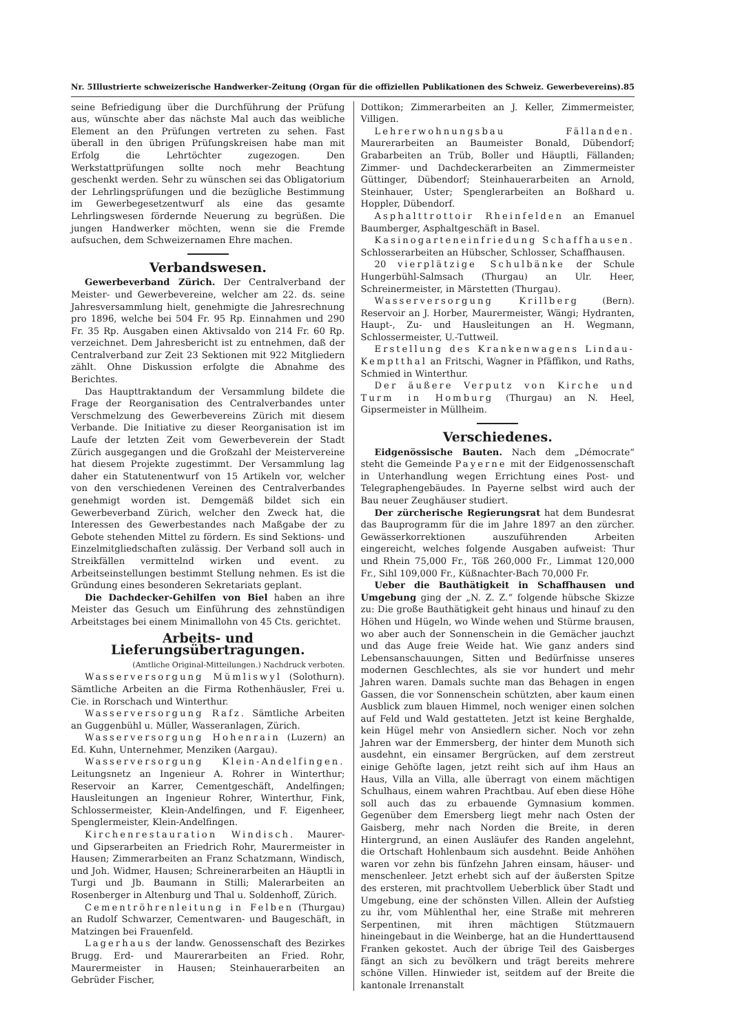Nr. 5 Illustrierte schweizerische Handwerker-Zeitung (Organ für die offiziellen Publikationen des Schweiz. Gewerbevereins). 85
seine Befriedigung über die Durchführung der Prüfung aus, wünschte aber das nächste Mal auch das weibliche Element an den Prüfungen vertreten zu sehen. Fast überall in den übrigen Prüfungskreisen habe man mit Erfolg die Lehrtöchter zugezogen. Den Werkstattprüfungen sollte noch mehr Beachtung geschenkt werden. Sehr zu wünschen sei das Obligatorium der Lehrlingsprüfungen und die bezügliche Bestimmung im Gewerbegesetzentwurf als eine das gesamte Lehrlingswesen fördernde Neuerung zu begrüßen. Die jungen Handwerker möchten, wenn sie die Fremde aufsuchen, dem Schweizernamen Ehre machen.
Verbandswesen.
Gewerbeverband Zürich. Der Centralverband der Meister- und Gewerbevereine, welcher am 22. ds. seine Jahresversammlung hielt, genehmigte die Jahresrechnung pro 1896, welche bei 504 Fr. 95 Rp. Einnahmen und 290 Fr. 35 Rp. Ausgaben einen Aktivsaldo von 214 Fr. 60 Rp. verzeichnet. Dem Jahresbericht ist zu entnehmen, daß der Centralverband zur Zeit 23 Sektionen mit 922 Mitgliedern zählt. Ohne Diskussion erfolgte die Abnahme des Berichtes.
Das Haupttraktandum der Versammlung bildete die Frage der Reorganisation des Centralverbandes unter Verschmelzung des Gewerbevereins Zürich mit diesem Verbande. Die Initiative zu dieser Reorganisation ist im Laufe der letzten Zeit vom Gewerbeverein der Stadt Zürich ausgegangen und die Großzahl der Meistervereine hat diesem Projekte zugestimmt. Der Versammlung lag daher ein Statutenentwurf von 15 Artikeln vor, welcher von den verschiedenen Vereinen des Centralverbandes genehmigt worden ist. Demgemäß bildet sich ein Gewerbeverband Zürich, welcher den Zweck hat, die Interessen des Gewerbestandes nach Maßgabe der zu Gebote stehenden Mittel zu fördern. Es sind Sektions- und Einzelmitgliedschaften zulässig. Der Verband soll auch in Streikfällen vermittelnd wirken und event. zu Arbeitseinstellungen bestimmt Stellung nehmen. Es ist die Gründung eines besonderen Sekretariats geplant.
Die Dachdecker-Gehilfen von Biel haben an ihre Meister das Gesuch um Einführung des zehnstündigen Arbeitstages bei einem Minimallohn von 45 Cts. gerichtet.
Arbeits- und Lieferungsübertragungen.
(Amtliche Original-Mitteilungen.) Nachdruck verboten.
Wasserversorgung Mümliswyl (Solothurn). Sämtliche Arbeiten an die Firma Rothenhäusler, Frei u. Cie. in Rorschach und Winterthur.
Wasserversorgung Rafz. Sämtliche Arbeiten an Guggenbühl u. Müller, Wasseranlagen, Zürich.
Wasserversorgung Hohenrain (Luzern) an Ed. Kuhn, Unternehmer, Menziken (Aargau).
Wasserversorgung Klein-Andelfingen. Leitungsnetz an Ingenieur A. Rohrer in Winterthur; Reservoir an Karrer, Cementgeschäft, Andelfingen; Hausleitungen an Ingenieur Rohrer, Winterthur, Fink, Schlossermeister, Klein-Andelfingen, und F. Eigenheer, Spenglermeister, Klein-Andelfingen.
Kirchenrestauration Windisch. Maurer- und Gipserarbeiten an Friedrich Rohr, Maurermeister in Hausen; Zimmerarbeiten an Franz Schatzmann, Windisch, und Joh. Widmer, Hausen; Schreinerarbeiten an Häuptli in Turgi und Jb. Baumann in Stilli; Malerarbeiten an Rosenberger in Altenburg und Thal u. Soldenhoff, Zürich.
Cementröhrenleitung in Felben (Thurgau) an Rudolf Schwarzer, Cementwaren- und Baugeschäft, in Matzingen bei Frauenfeld.
Lagerhaus der landw. Genossenschaft des Bezirkes Brugg. Erd- und Maurerarbeiten an Fried. Rohr, Maurermeister in Hausen; Steinhauerarbeiten an Gebrüder Fischer,
Dottikon; Zimmerarbeiten an J. Keller, Zimmermeister, Villigen.
Lehrerwohnungsbau Fällanden. Maurerarbeiten an Baumeister Bonald, Dübendorf; Grabarbeiten an Trüb, Boller und Häuptli, Fällanden; Zimmer- und Dachdeckerarbeiten an Zimmermeister Güttinger, Dübendorf; Steinhauerarbeiten an Arnold, Steinhauer, Uster; Spenglerarbeiten an Boßhard u. Hoppler, Dübendorf.
Asphalttrottoir Rheinfelden an Emanuel Baumberger, Asphaltgeschäft in Basel.
Kasinogarteneinfriedung Schaffhausen. Schlosserarbeiten an Hübscher, Schlosser, Schaffhausen.
20 vierplätzige Schulbänke der Schule Hungerbühl-Salmsach (Thurgau) an Ulr. Heer, Schreinermeister, in Märstetten (Thurgau).
Wasserversorgung Krillberg (Bern). Reservoir an J. Horber, Maurermeister, Wängi; Hydranten, Haupt-, Zu- und Hausleitungen an H. Wegmann, Schlossermeister, U.-Tuttweil.
Erstellung des Krankenwagens Lindau-Kemptthal an Fritschi, Wagner in Pfäffikon, und Raths, Schmied in Winterthur.
Der äußere Verputz von Kirche und Turm in Homburg (Thurgau) an N. Heel, Gipsermeister in Müllheim.
Verschiedenes.
Eidgenössische Bauten. Nach dem „Démocrate“ steht die Gemeinde Payerne mit der Eidgenossenschaft in Unterhandlung wegen Errichtung eines Post- und Telegraphengebäudes. In Payerne selbst wird auch der Bau neuer Zeughäuser studiert.
Der zürcherische Regierungsrat hat dem Bundesrat das Bauprogramm für die im Jahre 1897 an den zürcher. Gewässerkorrektionen auszuführenden Arbeiten eingereicht, welches folgende Ausgaben aufweist: Thur und Rhein 75,000 Fr., Töß 260,000 Fr., Limmat 120,000 Fr., Sihl 109,000 Fr., Küßnachter-Bach 70,000 Fr.
Ueber die Bauthätigkeit in Schaffhausen und Umgebung ging der „N. Z. Z.“ folgende hübsche Skizze zu: Die große Bauthätigkeit geht hinaus und hinauf zu den Höhen und Hügeln, wo Winde wehen und Stürme brausen, wo aber auch der Sonnenschein in die Gemächer jauchzt und das Auge freie Weide hat. Wie ganz anders sind Lebensanschauungen, Sitten und Bedürfnisse unseres modernen Geschlechtes, als sie vor hundert und mehr Jahren waren. Damals suchte man das Behagen in engen Gassen, die vor Sonnenschein schützten, aber kaum einen Ausblick zum blauen Himmel, noch weniger einen solchen auf Feld und Wald gestatteten. Jetzt ist keine Berghalde, kein Hügel mehr von Ansiedlern sicher. Noch vor zehn Jahren war der Emmersberg, der hinter dem Munoth sich ausdehnt, ein einsamer Bergrücken, auf dem zerstreut einige Gehöfte lagen, jetzt reiht sich auf ihm Haus an Haus, Villa an Villa, alle überragt von einem mächtigen Schulhaus, einem wahren Prachtbau. Auf eben diese Höhe soll auch das zu erbauende Gymnasium kommen. Gegenüber dem Emersberg liegt mehr nach Osten der Gaisberg, mehr nach Norden die Breite, in deren Hintergrund, an einen Ausläufer des Randen angelehnt, die Ortschaft Hohlenbaum sich ausdehnt. Beide Anhöhen waren vor zehn bis fünfzehn Jahren einsam, häuser- und menschenleer. Jetzt erhebt sich auf der äußersten Spitze des ersteren, mit prachtvollem Ueberblick über Stadt und Umgebung, eine der schönsten Villen. Allein der Aufstieg zu ihr, vom Mühlenthal her, eine Straße mit mehreren Serpentinen, mit ihren mächtigen Stützmauern hineingebaut in die Weinberge, hat an die Hunderttausend Franken gekostet. Auch der übrige Teil des Gaisberges fängt an sich zu bevölkern und trägt bereits mehrere schöne Villen. Hinwieder ist, seitdem auf der Breite die kantonale Irrenanstalt